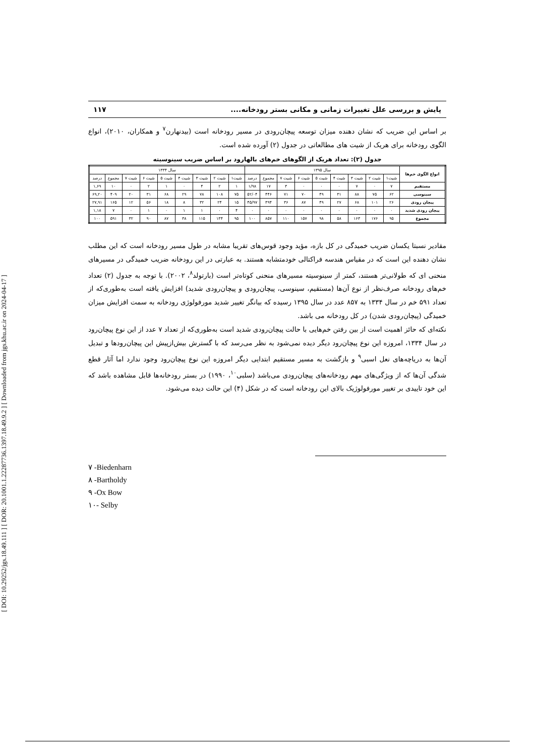[ DOI: 10.29252/jgs.18.49.111 ] [ DOR: 20.1001.1.22287736.1397.18.49.9.2 ] [ Downloaded from jgs.khu.ac.ir on 2024-04-17 ]
پایش و بررسی علل تغییرات زمانی و مکانی بستر رودخانه.... ۱۱۷
بر اساس این ضریب که نشان دهنده میزان توسعه پیچان‌رودی در مسیر رودخانه است (بیدنهارن<sup>۷</sup> و همکاران، ۲۰۱۰)، انواع الگوی رودخانه برای هریک از شیت های مطالعاتی در جدول (۲) آورده شده است.
جدول (۲): تعداد هریک از الگوهای خم‌های بالهارود بر اساس ضریب سینوسیته
| انواع الگوی خم‌ها | سال ۱۳۹۵ | | | | | | | | | سال ۱۳۳۴ | | | | | | | | |
| --- | --- | --- | --- | --- | --- | --- | --- | --- | --- | --- | --- | --- | --- | --- | --- | --- | --- | --- |
| | شیت۱ | شیت ۲ | شیت ۳ | شیت ۴ | شیت ۵ | شیت ۶ | شیت ۷ | مجموع | درصد | شیت۱ | شیت ۲ | شیت ۳ | شیت ۴ | شیت ۵ | شیت ۶ | شیت ۷ | مجموع | درصد |
| مستقیم | ۷ | ۰ | ۷ | ۰ | ۰ | ۰ | ۳ | ۱۷ | ۱/۹۸ | ۱ | ۲ | ۴ | ۰ | ۱ | ۲ | ۰ | ۱۰ | ۱,۶۹ |
| سینوسی | ۶۲ | ۷۵ | ۸۸ | ۳۱ | ۴۹ | ۷۰ | ۷۱ | ۴۴۶ | ۵۲/۰۴ | ۷۵ | ۱۰۸ | ۷۸ | ۲۹ | ۶۸ | ۳۱ | ۲۰ | ۴۰۹ | ۶۹,۲۰ |
| پیچان رودی | ۲۶ | ۱۰۱ | ۶۸ | ۲۷ | ۴۹ | ۸۷ | ۳۶ | ۳۹۴ | ۴۵/۹۷ | ۱۵ | ۲۴ | ۳۲ | ۸ | ۱۸ | ۵۶ | ۱۲ | ۱۶۵ | ۲۷,۹۱ |
| پیچان رودی شدید | ۰ | ۰ | ۰ | ۰ | ۰ | ۰ | ۰ | ۰ | ۰ | ۴ | ۰ | ۱ | ۱ | ۰ | ۱ | ۰ | ۷ | ۱,۱۸ |
| مجموع | ۹۵ | ۱۷۶ | ۱۶۳ | ۵۸ | ۹۸ | ۱۵۷ | ۱۱۰ | ۸۵۷ | ۱۰۰ | ۹۵ | ۱۳۴ | ۱۱۵ | ۳۸ | ۸۷ | ۹۰ | ۳۲ | ۵۹۱ | ۱۰۰ |
مقادیر نسبتا یکسان ضریب خمیدگی در کل بازه، مؤید وجود قوس‌های تقریبا مشابه در طول مسیر رودخانه است که این مطلب نشان دهنده این است که در مقیاس هندسه فراکتالی خودمتشابه هستند. به عبارتی در این رودخانه ضریب خمیدگی در مسیرهای منحنی ای که طولانی‌تر هستند، کمتر از سینوسیته مسیرهای منحنی کوتاه‌تر است (بارتولد<sup>۸</sup>، ۲۰۰۲). با توجه به جدول (۲) تعداد خم‌های رودخانه صرف‌نظر از نوع آن‌ها (مستقیم، سینوسی، پیچان‌رودی و پیچان‌رودی شدید) افزایش یافته است به‌طوری‌که از تعداد ۵۹۱ خم در سال ۱۳۳۴ به ۸۵۷ عدد در سال ۱۳۹۵ رسیده که بیانگر تغییر شدید مورفولوژی رودخانه به سمت افزایش میزان خمیدگی (پیچان‌رودی شدن) در کل رودخانه می باشد.
نکته‌ای که حائز اهمیت است از بین رفتن خم‌هایی با حالت پیچان‌رودی شدید است به‌طوری‌که از تعداد ۷ عدد از این نوع پیچان‌رود در سال ۱۳۳۴، امروزه این نوع پیچان‌رود دیگر دیده نمی‌شود به نظر می‌رسد که با گسترش بیش‌ازپیش این پیچان‌رودها و تبدیل آن‌ها به دریاچه‌های نعل اسبی<sup>۹</sup> و بازگشت به مسیر مستقیم ابتدایی دیگر امروزه این نوع پیچان‌رود وجود ندارد اما آثار قطع شدگی آن‌ها که از ویژگی‌های مهم رودخانه‌های پیچان‌رودی می‌باشد (سلبی<sup>۱۰</sup>، ۱۹۹۰) در بستر رودخانه‌ها قابل مشاهده باشد که این خود تاییدی بر تغییر مورفولوژیک بالای این رودخانه است که در شکل (۴) این حالت دیده می‌شود.
۷ -Biedenharn
۸ -Bartholdy
۹ -Ox Bow
۱۰- Selby